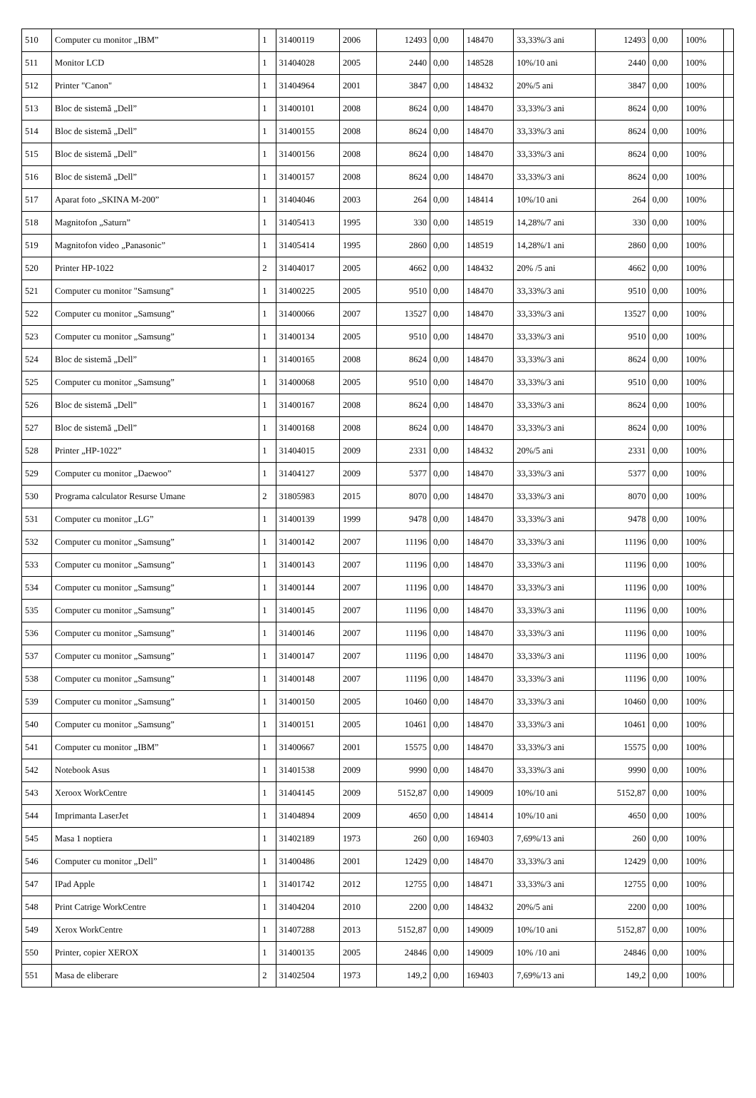| 510 | Computer cu monitor „IBM” | 1 | 31400119 | 2006 | 12493 | 0,00 | 148470 | 33,33%/3 ani | 12493 | 0,00 | 100% | |
| 511 | Monitor LCD | 1 | 31404028 | 2005 | 2440 | 0,00 | 148528 | 10%/10 ani | 2440 | 0,00 | 100% | |
| 512 | Printer "Canon" | 1 | 31404964 | 2001 | 3847 | 0,00 | 148432 | 20%/5 ani | 3847 | 0,00 | 100% | |
| 513 | Bloc de sistemă „Dell” | 1 | 31400101 | 2008 | 8624 | 0,00 | 148470 | 33,33%/3 ani | 8624 | 0,00 | 100% | |
| 514 | Bloc de sistemă „Dell” | 1 | 31400155 | 2008 | 8624 | 0,00 | 148470 | 33,33%/3 ani | 8624 | 0,00 | 100% | |
| 515 | Bloc de sistemă „Dell” | 1 | 31400156 | 2008 | 8624 | 0,00 | 148470 | 33,33%/3 ani | 8624 | 0,00 | 100% | |
| 516 | Bloc de sistemă „Dell” | 1 | 31400157 | 2008 | 8624 | 0,00 | 148470 | 33,33%/3 ani | 8624 | 0,00 | 100% | |
| 517 | Aparat foto „SKINA M-200” | 1 | 31404046 | 2003 | 264 | 0,00 | 148414 | 10%/10 ani | 264 | 0,00 | 100% | |
| 518 | Magnitofon „Saturn” | 1 | 31405413 | 1995 | 330 | 0,00 | 148519 | 14,28%/7 ani | 330 | 0,00 | 100% | |
| 519 | Magnitofon video „Panasonic” | 1 | 31405414 | 1995 | 2860 | 0,00 | 148519 | 14,28%/1 ani | 2860 | 0,00 | 100% | |
| 520 | Printer HP-1022 | 2 | 31404017 | 2005 | 4662 | 0,00 | 148432 | 20% /5 ani | 4662 | 0,00 | 100% | |
| 521 | Computer cu monitor "Samsung" | 1 | 31400225 | 2005 | 9510 | 0,00 | 148470 | 33,33%/3 ani | 9510 | 0,00 | 100% | |
| 522 | Computer cu monitor „Samsung” | 1 | 31400066 | 2007 | 13527 | 0,00 | 148470 | 33,33%/3 ani | 13527 | 0,00 | 100% | |
| 523 | Computer cu monitor „Samsung” | 1 | 31400134 | 2005 | 9510 | 0,00 | 148470 | 33,33%/3 ani | 9510 | 0,00 | 100% | |
| 524 | Bloc de sistemă „Dell” | 1 | 31400165 | 2008 | 8624 | 0,00 | 148470 | 33,33%/3 ani | 8624 | 0,00 | 100% | |
| 525 | Computer cu monitor „Samsung” | 1 | 31400068 | 2005 | 9510 | 0,00 | 148470 | 33,33%/3 ani | 9510 | 0,00 | 100% | |
| 526 | Bloc de sistemă „Dell” | 1 | 31400167 | 2008 | 8624 | 0,00 | 148470 | 33,33%/3 ani | 8624 | 0,00 | 100% | |
| 527 | Bloc de sistemă „Dell” | 1 | 31400168 | 2008 | 8624 | 0,00 | 148470 | 33,33%/3 ani | 8624 | 0,00 | 100% | |
| 528 | Printer „HP-1022” | 1 | 31404015 | 2009 | 2331 | 0,00 | 148432 | 20%/5 ani | 2331 | 0,00 | 100% | |
| 529 | Computer cu monitor „Daewoo” | 1 | 31404127 | 2009 | 5377 | 0,00 | 148470 | 33,33%/3 ani | 5377 | 0,00 | 100% | |
| 530 | Programa calculator Resurse Umane | 2 | 31805983 | 2015 | 8070 | 0,00 | 148470 | 33,33%/3 ani | 8070 | 0,00 | 100% | |
| 531 | Computer cu monitor „LG” | 1 | 31400139 | 1999 | 9478 | 0,00 | 148470 | 33,33%/3 ani | 9478 | 0,00 | 100% | |
| 532 | Computer cu monitor „Samsung” | 1 | 31400142 | 2007 | 11196 | 0,00 | 148470 | 33,33%/3 ani | 11196 | 0,00 | 100% | |
| 533 | Computer cu monitor „Samsung” | 1 | 31400143 | 2007 | 11196 | 0,00 | 148470 | 33,33%/3 ani | 11196 | 0,00 | 100% | |
| 534 | Computer cu monitor „Samsung” | 1 | 31400144 | 2007 | 11196 | 0,00 | 148470 | 33,33%/3 ani | 11196 | 0,00 | 100% | |
| 535 | Computer cu monitor „Samsung” | 1 | 31400145 | 2007 | 11196 | 0,00 | 148470 | 33,33%/3 ani | 11196 | 0,00 | 100% | |
| 536 | Computer cu monitor „Samsung” | 1 | 31400146 | 2007 | 11196 | 0,00 | 148470 | 33,33%/3 ani | 11196 | 0,00 | 100% | |
| 537 | Computer cu monitor „Samsung” | 1 | 31400147 | 2007 | 11196 | 0,00 | 148470 | 33,33%/3 ani | 11196 | 0,00 | 100% | |
| 538 | Computer cu monitor „Samsung” | 1 | 31400148 | 2007 | 11196 | 0,00 | 148470 | 33,33%/3 ani | 11196 | 0,00 | 100% | |
| 539 | Computer cu monitor „Samsung” | 1 | 31400150 | 2005 | 10460 | 0,00 | 148470 | 33,33%/3 ani | 10460 | 0,00 | 100% | |
| 540 | Computer cu monitor „Samsung” | 1 | 31400151 | 2005 | 10461 | 0,00 | 148470 | 33,33%/3 ani | 10461 | 0,00 | 100% | |
| 541 | Computer cu monitor „IBM” | 1 | 31400667 | 2001 | 15575 | 0,00 | 148470 | 33,33%/3 ani | 15575 | 0,00 | 100% | |
| 542 | Notebook Asus | 1 | 31401538 | 2009 | 9990 | 0,00 | 148470 | 33,33%/3 ani | 9990 | 0,00 | 100% | |
| 543 | Xeroox WorkCentre | 1 | 31404145 | 2009 | 5152,87 | 0,00 | 149009 | 10%/10 ani | 5152,87 | 0,00 | 100% | |
| 544 | Imprimanta LaserJet | 1 | 31404894 | 2009 | 4650 | 0,00 | 148414 | 10%/10 ani | 4650 | 0,00 | 100% | |
| 545 | Masa 1 noptiera | 1 | 31402189 | 1973 | 260 | 0,00 | 169403 | 7,69%/13 ani | 260 | 0,00 | 100% | |
| 546 | Computer cu monitor „Dell” | 1 | 31400486 | 2001 | 12429 | 0,00 | 148470 | 33,33%/3 ani | 12429 | 0,00 | 100% | |
| 547 | IPad Apple | 1 | 31401742 | 2012 | 12755 | 0,00 | 148471 | 33,33%/3 ani | 12755 | 0,00 | 100% | |
| 548 | Print Catrige WorkCentre | 1 | 31404204 | 2010 | 2200 | 0,00 | 148432 | 20%/5 ani | 2200 | 0,00 | 100% | |
| 549 | Xerox WorkCentre | 1 | 31407288 | 2013 | 5152,87 | 0,00 | 149009 | 10%/10 ani | 5152,87 | 0,00 | 100% | |
| 550 | Printer, copier XEROX | 1 | 31400135 | 2005 | 24846 | 0,00 | 149009 | 10% /10 ani | 24846 | 0,00 | 100% | |
| 551 | Masa de eliberare | 2 | 31402504 | 1973 | 149,2 | 0,00 | 169403 | 7,69%/13 ani | 149,2 | 0,00 | 100% | |